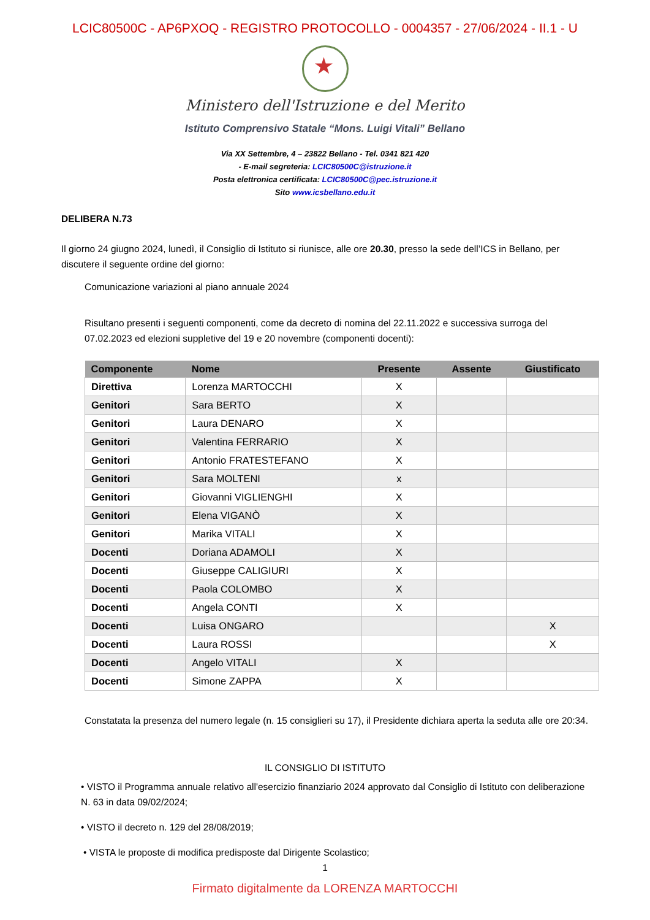LCIC80500C - AP6PXOQ - REGISTRO PROTOCOLLO - 0004357 - 27/06/2024 - II.1 - U
Ministero dell'Istruzione e del Merito
Istituto Comprensivo Statale “Mons. Luigi Vitali” Bellano
Via XX Settembre, 4 – 23822 Bellano - Tel. 0341 821 420
- E-mail segreteria: LCIC80500C@istruzione.it
Posta elettronica certificata: LCIC80500C@pec.istruzione.it
Sito www.icsbellano.edu.it
DELIBERA N.73
Il giorno 24 giugno 2024, lunedì, il Consiglio di Istituto si riunisce, alle ore 20.30, presso la sede dell’ICS in Bellano, per discutere il seguente ordine del giorno:
Comunicazione variazioni al piano annuale 2024
Risultano presenti i seguenti componenti, come da decreto di nomina del 22.11.2022 e successiva surroga del 07.02.2023 ed elezioni suppletive del 19 e 20 novembre (componenti docenti):
| Componente | Nome | Presente | Assente | Giustificato |
| --- | --- | --- | --- | --- |
| Direttiva | Lorenza MARTOCCHI | X | | |
| Genitori | Sara BERTO | X | | |
| Genitori | Laura DENARO | X | | |
| Genitori | Valentina FERRARIO | X | | |
| Genitori | Antonio FRATESTEFANO | X | | |
| Genitori | Sara MOLTENI | x | | |
| Genitori | Giovanni VIGLIENGHI | X | | |
| Genitori | Elena VIGANÒ | X | | |
| Genitori | Marika VITALI | X | | |
| Docenti | Doriana ADAMOLI | X | | |
| Docenti | Giuseppe CALIGIURI | X | | |
| Docenti | Paola COLOMBO | X | | |
| Docenti | Angela CONTI | X | | |
| Docenti | Luisa ONGARO | | | X |
| Docenti | Laura ROSSI | | | X |
| Docenti | Angelo VITALI | X | | |
| Docenti | Simone ZAPPA | X | | |
Constatata la presenza del numero legale (n. 15 consiglieri su 17), il Presidente dichiara aperta la seduta alle ore 20:34.
IL CONSIGLIO DI ISTITUTO
• VISTO il Programma annuale relativo all'esercizio finanziario 2024 approvato dal Consiglio di Istituto con deliberazione N. 63 in data 09/02/2024;
• VISTO il decreto n. 129 del 28/08/2019;
• VISTA le proposte di modifica predisposte dal Dirigente Scolastico;
1
Firmato digitalmente da LORENZA MARTOCCHI